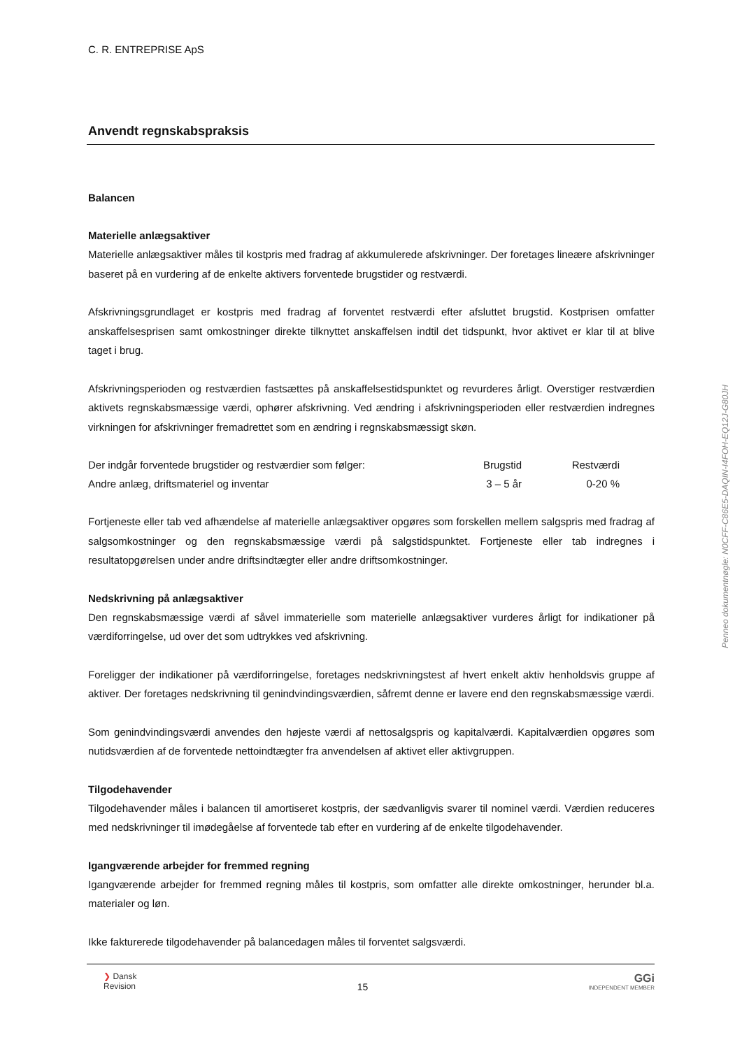C. R. ENTREPRISE ApS
Anvendt regnskabspraksis
Balancen
Materielle anlægsaktiver
Materielle anlægsaktiver måles til kostpris med fradrag af akkumulerede afskrivninger. Der foretages lineære afskrivninger baseret på en vurdering af de enkelte aktivers forventede brugstider og restværdi.
Afskrivningsgrundlaget er kostpris med fradrag af forventet restværdi efter afsluttet brugstid. Kostprisen omfatter anskaffelsesprisen samt omkostninger direkte tilknyttet anskaffelsen indtil det tidspunkt, hvor aktivet er klar til at blive taget i brug.
Afskrivningsperioden og restværdien fastsættes på anskaffelsestidspunktet og revurderes årligt. Overstiger restværdien aktivets regnskabsmæssige værdi, ophører afskrivning. Ved ændring i afskrivningsperioden eller restværdien indregnes virkningen for afskrivninger fremadrettet som en ændring i regnskabsmæssigt skøn.
| Der indgår forventede brugstider og restværdier som følger: | Brugstid | Restværdi |
| Andre anlæg, driftsmateriel og inventar | 3 – 5 år | 0-20 % |
Fortjeneste eller tab ved afhændelse af materielle anlægsaktiver opgøres som forskellen mellem salgspris med fradrag af salgsomkostninger og den regnskabsmæssige værdi på salgstidspunktet. Fortjeneste eller tab indregnes i resultatopgørelsen under andre driftsindtægter eller andre driftsomkostninger.
Nedskrivning på anlægsaktiver
Den regnskabsmæssige værdi af såvel immaterielle som materielle anlægsaktiver vurderes årligt for indikationer på værdiforringelse, ud over det som udtrykkes ved afskrivning.
Foreligger der indikationer på værdiforringelse, foretages nedskrivningstest af hvert enkelt aktiv henholdsvis gruppe af aktiver. Der foretages nedskrivning til genindvindingsværdien, såfremt denne er lavere end den regnskabsmæssige værdi.
Som genindvindingsværdi anvendes den højeste værdi af nettosalgspris og kapitalværdi. Kapitalværdien opgøres som nutidsværdien af de forventede nettoindtægter fra anvendelsen af aktivet eller aktivgruppen.
Tilgodehavender
Tilgodehavender måles i balancen til amortiseret kostpris, der sædvanligvis svarer til nominel værdi. Værdien reduceres med nedskrivninger til imødegåelse af forventede tab efter en vurdering af de enkelte tilgodehavender.
Igangværende arbejder for fremmed regning
Igangværende arbejder for fremmed regning måles til kostpris, som omfatter alle direkte omkostninger, herunder bl.a. materialer og løn.
Ikke fakturerede tilgodehavender på balancedagen måles til forventet salgsværdi.
❯ Dansk
Revision
15
GGi
INDEPENDENT MEMBER
Penneo dokumentnøgle: N0CFF-C86E5-DAQIN-I4FOH-EQ12J-G80JH